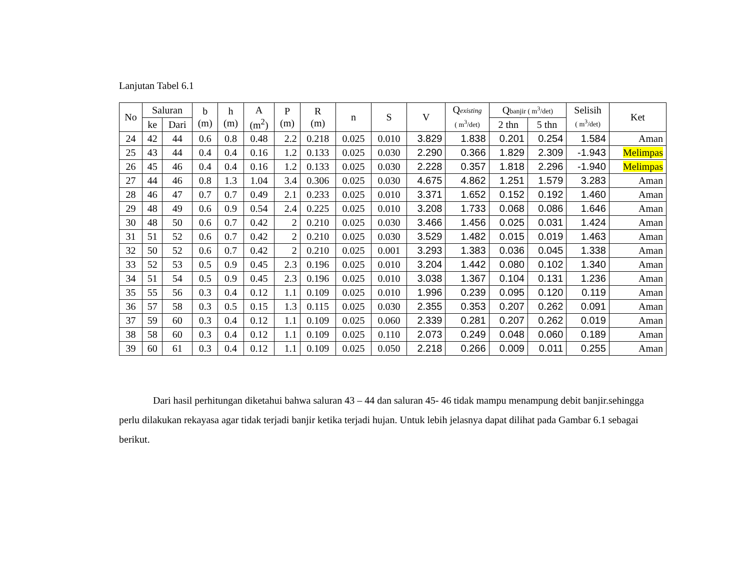Lanjutan Tabel 6.1
| No | Saluran | | b (m) | h (m) | A (m<sup>2</sup>) | P (m) | R (m) | n | S | V | Q existing ( m<sup>3</sup>/det) | Q banjir ( m<sup>3</sup>/det) | | Selisih ( m<sup>3</sup>/det) | Ket |
| --- | --- | --- | --- | --- | --- | --- | --- | --- | --- | --- | --- | --- | --- | --- | --- |
| | ke | Dari | | | | | | | | | | 2 thn | 5 thn | | |
| 24 | 42 | 44 | 0.6 | 0.8 | 0.48 | 2.2 | 0.218 | 0.025 | 0.010 | 3.829 | 1.838 | 0.201 | 0.254 | 1.584 | Aman |
| 25 | 43 | 44 | 0.4 | 0.4 | 0.16 | 1.2 | 0.133 | 0.025 | 0.030 | 2.290 | 0.366 | 1.829 | 2.309 | -1.943 | Melimpas |
| 26 | 45 | 46 | 0.4 | 0.4 | 0.16 | 1.2 | 0.133 | 0.025 | 0.030 | 2.228 | 0.357 | 1.818 | 2.296 | -1.940 | Melimpas |
| 27 | 44 | 46 | 0.8 | 1.3 | 1.04 | 3.4 | 0.306 | 0.025 | 0.030 | 4.675 | 4.862 | 1.251 | 1.579 | 3.283 | Aman |
| 28 | 46 | 47 | 0.7 | 0.7 | 0.49 | 2.1 | 0.233 | 0.025 | 0.010 | 3.371 | 1.652 | 0.152 | 0.192 | 1.460 | Aman |
| 29 | 48 | 49 | 0.6 | 0.9 | 0.54 | 2.4 | 0.225 | 0.025 | 0.010 | 3.208 | 1.733 | 0.068 | 0.086 | 1.646 | Aman |
| 30 | 48 | 50 | 0.6 | 0.7 | 0.42 | 2 | 0.210 | 0.025 | 0.030 | 3.466 | 1.456 | 0.025 | 0.031 | 1.424 | Aman |
| 31 | 51 | 52 | 0.6 | 0.7 | 0.42 | 2 | 0.210 | 0.025 | 0.030 | 3.529 | 1.482 | 0.015 | 0.019 | 1.463 | Aman |
| 32 | 50 | 52 | 0.6 | 0.7 | 0.42 | 2 | 0.210 | 0.025 | 0.001 | 3.293 | 1.383 | 0.036 | 0.045 | 1.338 | Aman |
| 33 | 52 | 53 | 0.5 | 0.9 | 0.45 | 2.3 | 0.196 | 0.025 | 0.010 | 3.204 | 1.442 | 0.080 | 0.102 | 1.340 | Aman |
| 34 | 51 | 54 | 0.5 | 0.9 | 0.45 | 2.3 | 0.196 | 0.025 | 0.010 | 3.038 | 1.367 | 0.104 | 0.131 | 1.236 | Aman |
| 35 | 55 | 56 | 0.3 | 0.4 | 0.12 | 1.1 | 0.109 | 0.025 | 0.010 | 1.996 | 0.239 | 0.095 | 0.120 | 0.119 | Aman |
| 36 | 57 | 58 | 0.3 | 0.5 | 0.15 | 1.3 | 0.115 | 0.025 | 0.030 | 2.355 | 0.353 | 0.207 | 0.262 | 0.091 | Aman |
| 37 | 59 | 60 | 0.3 | 0.4 | 0.12 | 1.1 | 0.109 | 0.025 | 0.060 | 2.339 | 0.281 | 0.207 | 0.262 | 0.019 | Aman |
| 38 | 58 | 60 | 0.3 | 0.4 | 0.12 | 1.1 | 0.109 | 0.025 | 0.110 | 2.073 | 0.249 | 0.048 | 0.060 | 0.189 | Aman |
| 39 | 60 | 61 | 0.3 | 0.4 | 0.12 | 1.1 | 0.109 | 0.025 | 0.050 | 2.218 | 0.266 | 0.009 | 0.011 | 0.255 | Aman |
Dari hasil perhitungan diketahui bahwa saluran 43 – 44 dan saluran 45- 46 tidak mampu menampung debit banjir.sehingga perlu dilakukan rekayasa agar tidak terjadi banjir ketika terjadi hujan. Untuk lebih jelasnya dapat dilihat pada Gambar 6.1 sebagai berikut.